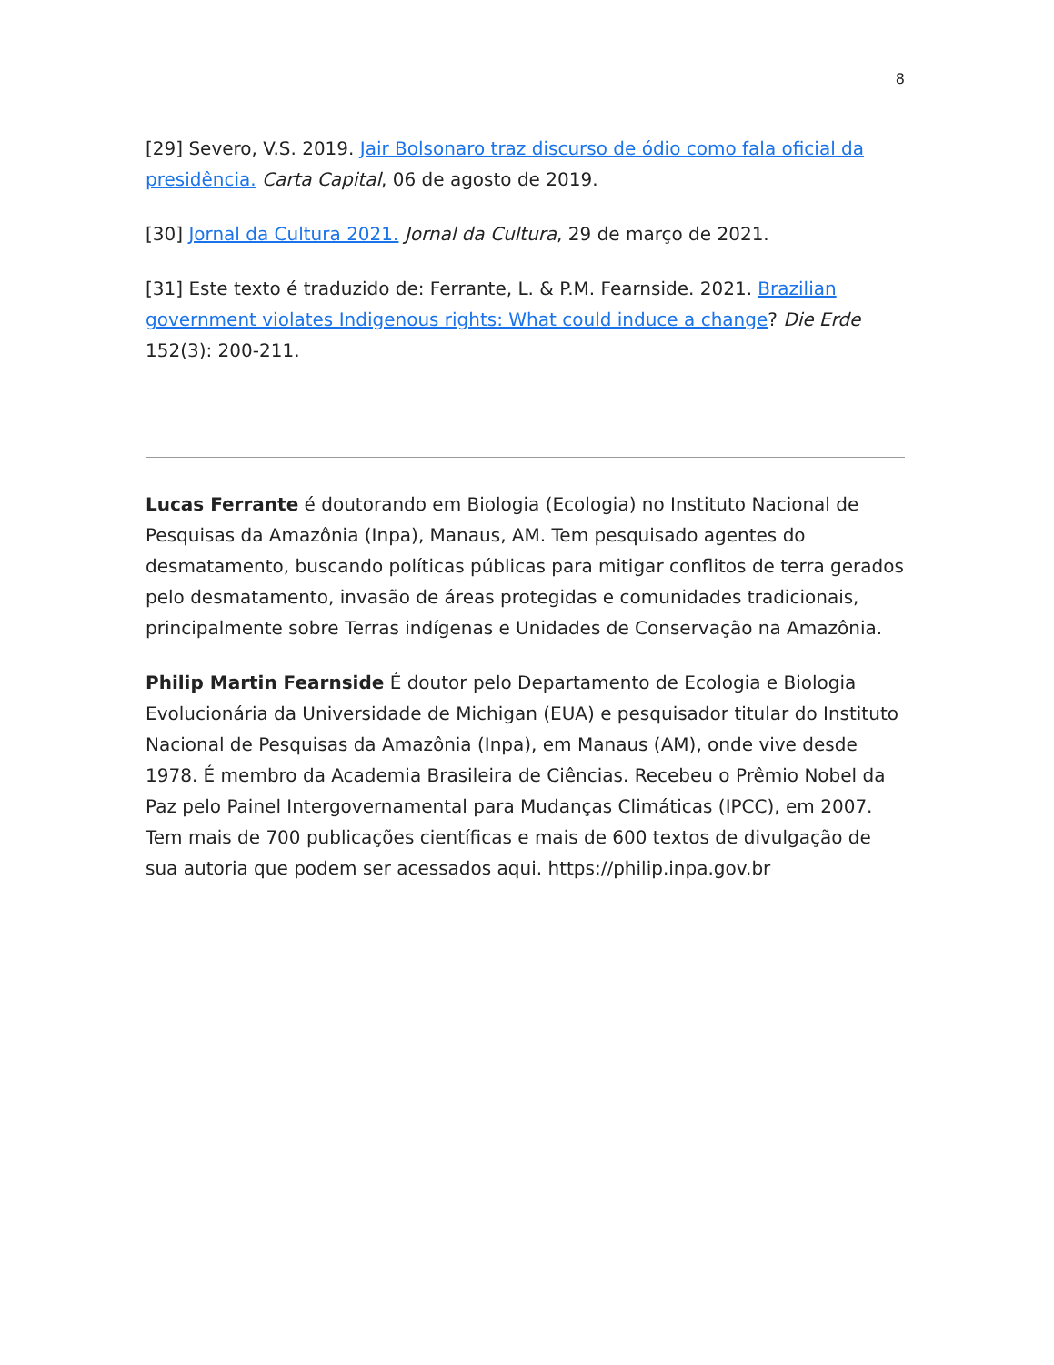8
[29] Severo, V.S. 2019. Jair Bolsonaro traz discurso de ódio como fala oficial da presidência. Carta Capital, 06 de agosto de 2019.
[30] Jornal da Cultura 2021. Jornal da Cultura, 29 de março de 2021.
[31] Este texto é traduzido de: Ferrante, L. & P.M. Fearnside. 2021. Brazilian government violates Indigenous rights: What could induce a change? Die Erde 152(3): 200-211.
Lucas Ferrante é doutorando em Biologia (Ecologia) no Instituto Nacional de Pesquisas da Amazônia (Inpa), Manaus, AM. Tem pesquisado agentes do desmatamento, buscando políticas públicas para mitigar conflitos de terra gerados pelo desmatamento, invasão de áreas protegidas e comunidades tradicionais, principalmente sobre Terras indígenas e Unidades de Conservação na Amazônia.
Philip Martin Fearnside É doutor pelo Departamento de Ecologia e Biologia Evolucionária da Universidade de Michigan (EUA) e pesquisador titular do Instituto Nacional de Pesquisas da Amazônia (Inpa), em Manaus (AM), onde vive desde 1978. É membro da Academia Brasileira de Ciências. Recebeu o Prêmio Nobel da Paz pelo Painel Intergovernamental para Mudanças Climáticas (IPCC), em 2007. Tem mais de 700 publicações científicas e mais de 600 textos de divulgação de sua autoria que podem ser acessados aqui. https://philip.inpa.gov.br